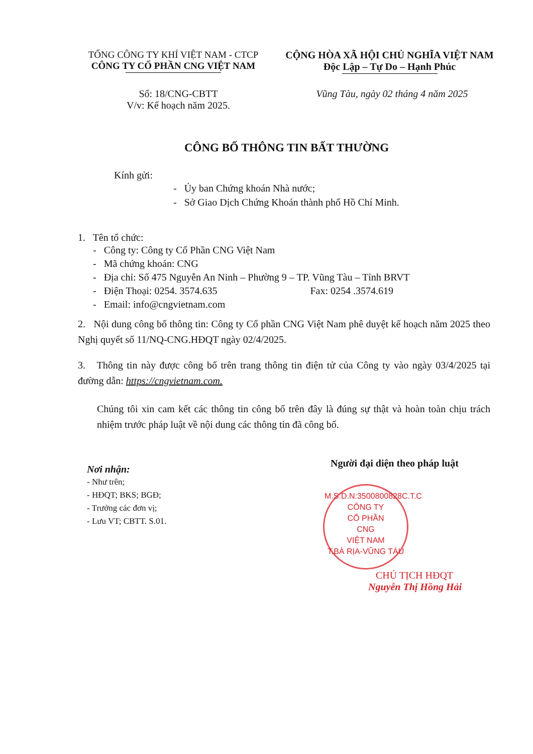TỔNG CÔNG TY KHÍ VIỆT NAM - CTCP
CÔNG TY CỔ PHẦN CNG VIỆT NAM
CỘNG HÒA XÃ HỘI CHỦ NGHĨA VIỆT NAM
Độc Lập – Tự Do – Hạnh Phúc
Số: 18/CNG-CBTT
V/v: Kế hoạch năm 2025.
Vũng Tàu, ngày 02 tháng 4 năm 2025
CÔNG BỐ THÔNG TIN BẤT THƯỜNG
Kính gửi:
- Ủy ban Chứng khoán Nhà nước;
- Sở Giao Dịch Chứng Khoán thành phố Hồ Chí Minh.
1. Tên tổ chức:
- Công ty: Công ty Cổ Phần CNG Việt Nam
- Mã chứng khoán: CNG
- Địa chỉ: Số 475 Nguyễn An Ninh – Phường 9 – TP. Vũng Tàu – Tỉnh BRVT
- Điện Thoại: 0254. 3574.635 Fax: 0254 .3574.619
- Email: info@cngvietnam.com
2. Nội dung công bố thông tin: Công ty Cổ phần CNG Việt Nam phê duyệt kế hoạch năm 2025 theo Nghị quyết số 11/NQ-CNG.HĐQT ngày 02/4/2025.
3. Thông tin này được công bố trên trang thông tin điện tử của Công ty vào ngày 03/4/2025 tại đường dẫn: https://cngvietnam.com.
Chúng tôi xin cam kết các thông tin công bố trên đây là đúng sự thật và hoàn toàn chịu trách nhiệm trước pháp luật về nội dung các thông tin đã công bố.
Nơi nhận:
- Như trên;
- HĐQT; BKS; BGĐ;
- Trưởng các đơn vị;
- Lưu VT; CBTT. S.01.
Người đại diện theo pháp luật
M.S.D.N:3500800828C.T.C
CÔNG TY
CỔ PHẦN
CNG
VIỆT NAM
T.BÀ RỊA-VŨNG TÀU
CHỦ TỊCH HĐQT
Nguyễn Thị Hồng Hải